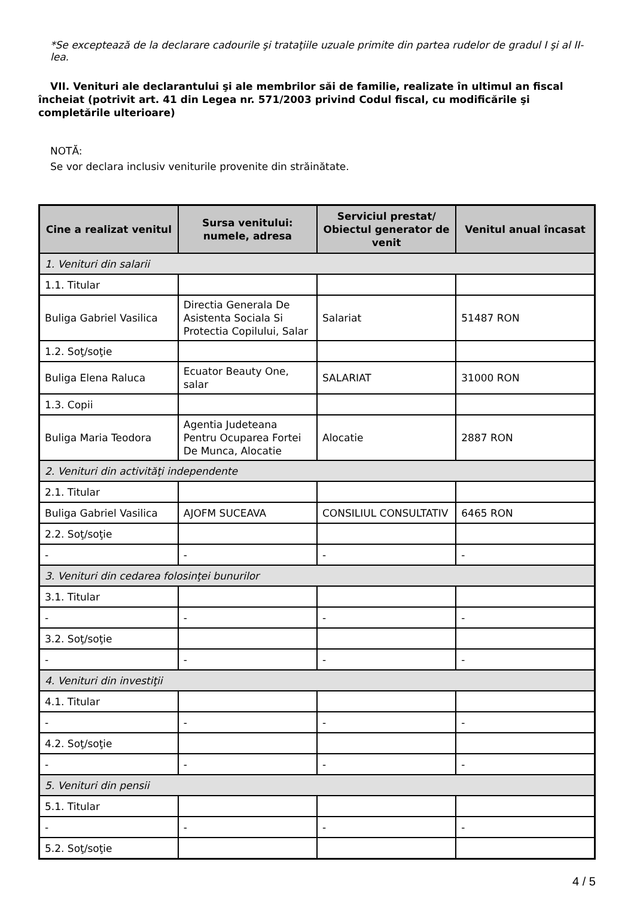*Se exceptează de la declarare cadourile şi trataţiile uzuale primite din partea rudelor de gradul I şi al II-lea.
VII. Venituri ale declarantului şi ale membrilor săi de familie, realizate în ultimul an fiscal încheiat (potrivit art. 41 din Legea nr. 571/2003 privind Codul fiscal, cu modificările şi completările ulterioare)
NOTĂ:
Se vor declara inclusiv veniturile provenite din străinătate.
| Cine a realizat venitul | Sursa venitului: numele, adresa | Serviciul prestat/ Obiectul generator de venit | Venitul anual încasat |
| --- | --- | --- | --- |
| 1. Venituri din salarii | | | |
| 1.1. Titular | | | |
| Buliga Gabriel Vasilica | Directia Generala De Asistenta Sociala Si Protectia Copilului, Salar | Salariat | 51487 RON |
| 1.2. Soţ/soţie | | | |
| Buliga Elena Raluca | Ecuator Beauty One, salar | SALARIAT | 31000 RON |
| 1.3. Copii | | | |
| Buliga Maria Teodora | Agentia Judeteana Pentru Ocuparea Fortei De Munca, Alocatie | Alocatie | 2887 RON |
| 2. Venituri din activităţi independente | | | |
| 2.1. Titular | | | |
| Buliga Gabriel Vasilica | AJOFM SUCEAVA | CONSILIUL CONSULTATIV | 6465 RON |
| 2.2. Soţ/soţie | | | |
| - | - | - | - |
| 3. Venituri din cedarea folosinţei bunurilor | | | |
| 3.1. Titular | | | |
| - | - | - | - |
| 3.2. Soţ/soţie | | | |
| - | - | - | - |
| 4. Venituri din investiţii | | | |
| 4.1. Titular | | | |
| - | - | - | - |
| 4.2. Soţ/soţie | | | |
| - | - | - | - |
| 5. Venituri din pensii | | | |
| 5.1. Titular | | | |
| - | - | - | - |
| 5.2. Soţ/soţie | | | |
4 / 5